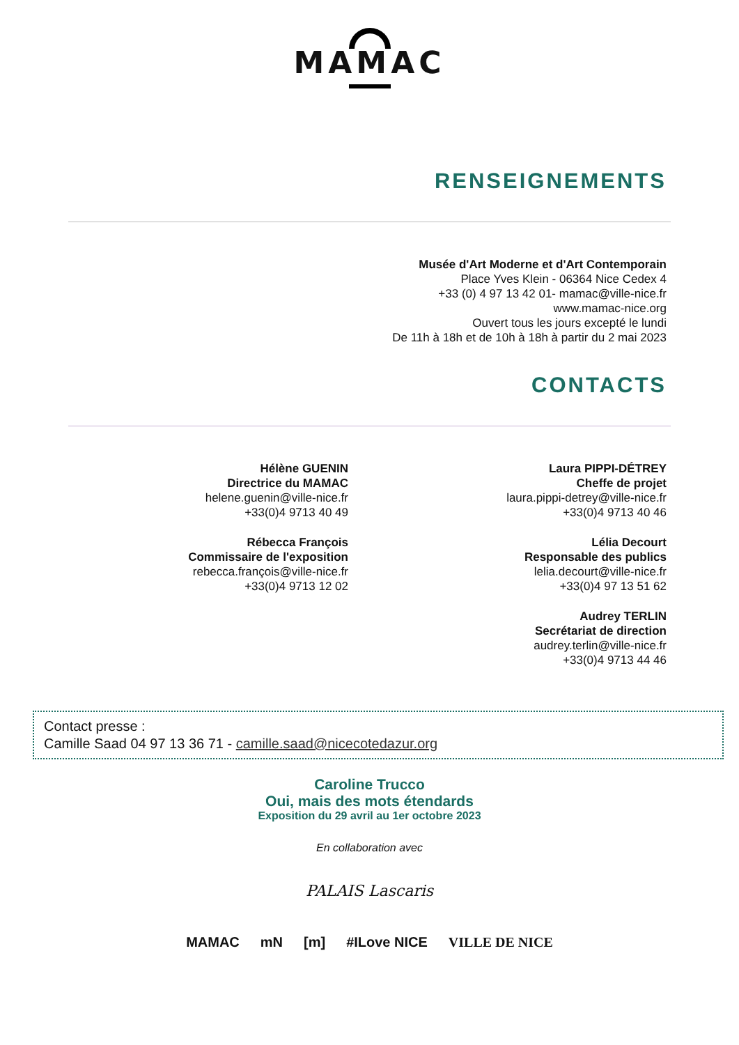MAMAC
RENSEIGNEMENTS
Musée d'Art Moderne et d'Art Contemporain
Place Yves Klein - 06364 Nice Cedex 4
+33 (0) 4 97 13 42 01- mamac@ville-nice.fr
www.mamac-nice.org
Ouvert tous les jours excepté le lundi
De 11h à 18h et de 10h à 18h à partir du 2 mai 2023
CONTACTS
Hélène GUENIN
Directrice du MAMAC
helene.guenin@ville-nice.fr
+33(0)4 9713 40 49
Rébecca François
Commissaire de l'exposition
rebecca.françois@ville-nice.fr
+33(0)4 9713 12 02
Laura PIPPI-DÉTREY
Cheffe de projet
laura.pippi-detrey@ville-nice.fr
+33(0)4 9713 40 46
Lélia Decourt
Responsable des publics
lelia.decourt@ville-nice.fr
+33(0)4 97 13 51 62
Audrey TERLIN
Secrétariat de direction
audrey.terlin@ville-nice.fr
+33(0)4 9713 44 46
Contact presse :
Camille Saad 04 97 13 36 71 - camille.saad@nicecotedazur.org
Caroline Trucco
Oui, mais des mots étendards
Exposition du 29 avril au 1er octobre 2023
En collaboration avec
PALAIS Lascaris
MAMAC mN [m] #ILove NICE VILLE DE NICE